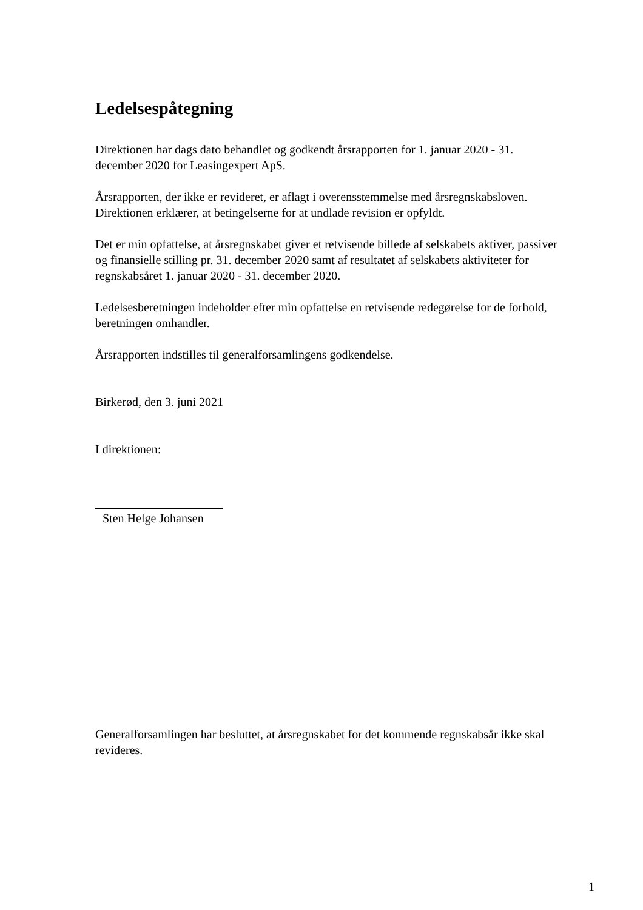Ledelsespåtegning
Direktionen har dags dato behandlet og godkendt årsrapporten for 1. januar 2020 - 31.
december 2020 for Leasingexpert ApS.
Årsrapporten, der ikke er revideret, er aflagt i overensstemmelse med årsregnskabsloven.
Direktionen erklærer, at betingelserne for at undlade revision er opfyldt.
Det er min opfattelse, at årsregnskabet giver et retvisende billede af selskabets aktiver, passiver
og finansielle stilling pr. 31. december 2020 samt af resultatet af selskabets aktiviteter for
regnskabsåret 1. januar 2020 - 31. december 2020.
Ledelsesberetningen indeholder efter min opfattelse en retvisende redegørelse for de forhold,
beretningen omhandler.
Årsrapporten indstilles til generalforsamlingens godkendelse.
Birkerød, den 3. juni 2021
I direktionen:
Sten Helge Johansen
Generalforsamlingen har besluttet, at årsregnskabet for det kommende regnskabsår ikke skal
revideres.
1